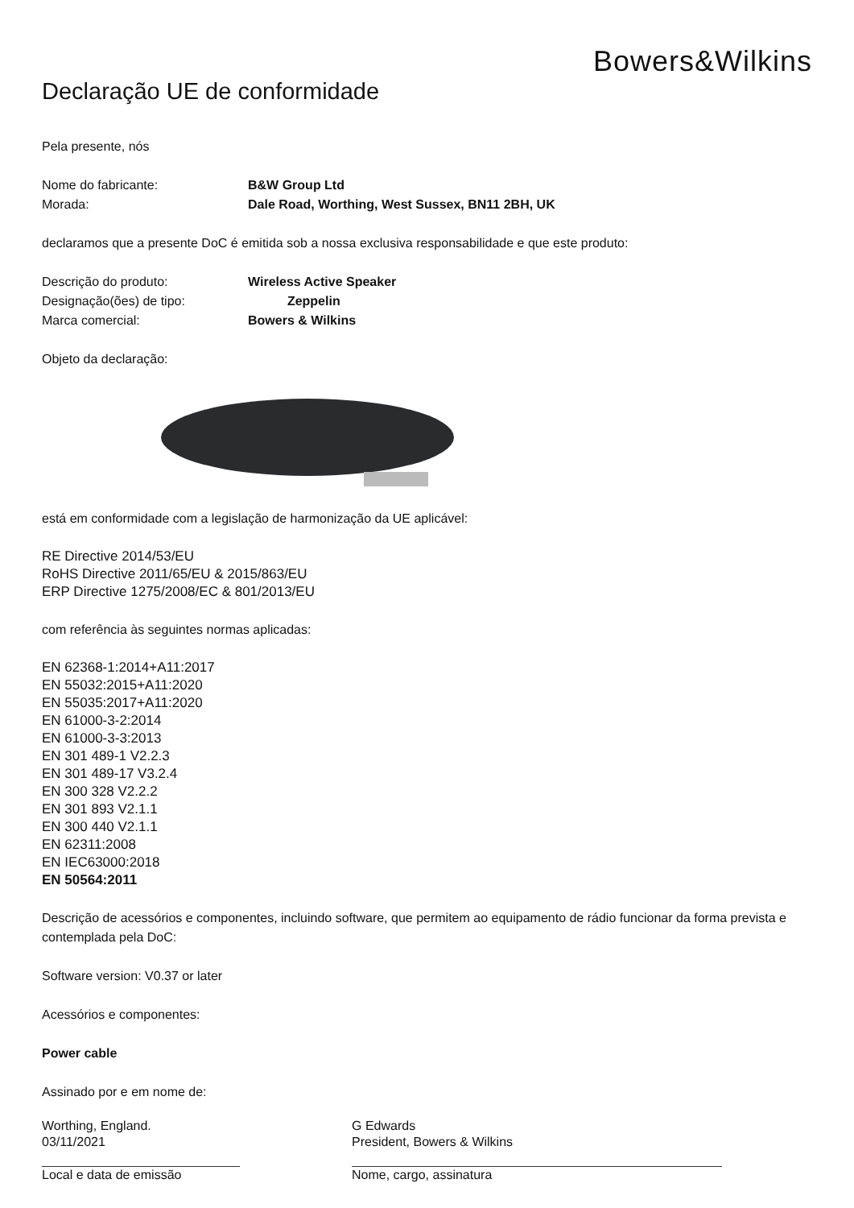Bowers&Wilkins
Declaração UE de conformidade
Pela presente, nós
Nome do fabricante: B&W Group Ltd
Morada: Dale Road, Worthing, West Sussex, BN11 2BH, UK
declaramos que a presente DoC é emitida sob a nossa exclusiva responsabilidade e que este produto:
Descrição do produto: Wireless Active Speaker
Designação(ões) de tipo: Zeppelin
Marca comercial: Bowers & Wilkins
Objeto da declaração:
está em conformidade com a legislação de harmonização da UE aplicável:
RE Directive 2014/53/EU
RoHS Directive 2011/65/EU & 2015/863/EU
ERP Directive 1275/2008/EC & 801/2013/EU
com referência às seguintes normas aplicadas:
EN 62368-1:2014+A11:2017
EN 55032:2015+A11:2020
EN 55035:2017+A11:2020
EN 61000-3-2:2014
EN 61000-3-3:2013
EN 301 489-1 V2.2.3
EN 301 489-17 V3.2.4
EN 300 328 V2.2.2
EN 301 893 V2.1.1
EN 300 440 V2.1.1
EN 62311:2008
EN IEC63000:2018
EN 50564:2011
Descrição de acessórios e componentes, incluindo software, que permitem ao equipamento de rádio funcionar da forma prevista e contemplada pela DoC:
Software version: V0.37 or later
Acessórios e componentes:
Power cable
Assinado por e em nome de:
Worthing, England.
03/11/2021
Local e data de emissão
G Edwards
President, Bowers & Wilkins
Nome, cargo, assinatura